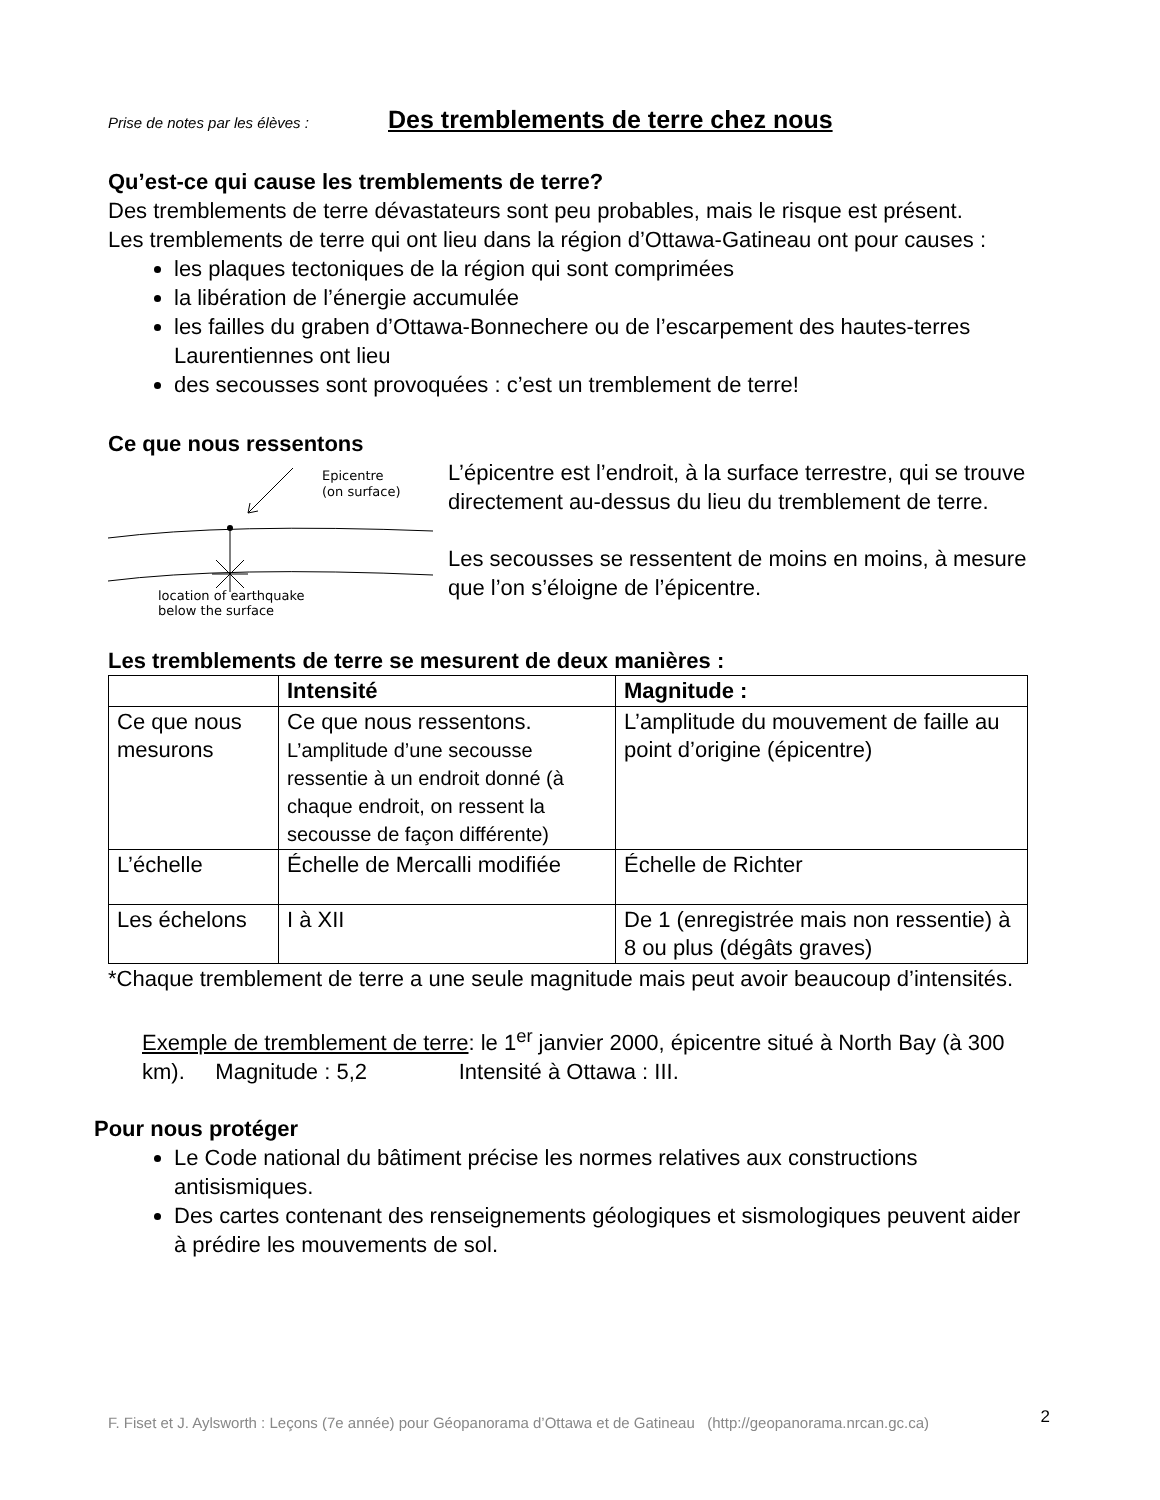Prise de notes par les élèves : Des tremblements de terre chez nous
Qu’est-ce qui cause les tremblements de terre?
Des tremblements de terre dévastateurs sont peu probables, mais le risque est présent.
Les tremblements de terre qui ont lieu dans la région d’Ottawa-Gatineau ont pour causes :
les plaques tectoniques de la région qui sont comprimées
la libération de l’énergie accumulée
les failles du graben d’Ottawa-Bonnechere ou de l’escarpement des hautes-terres Laurentiennes ont lieu
des secousses sont provoquées : c’est un tremblement de terre!
Ce que nous ressentons
Epicentre
(on surface)
location of earthquake
below the surface
L’épicentre est l’endroit, à la surface terrestre, qui se trouve directement au-dessus du lieu du tremblement de terre.
Les secousses se ressentent de moins en moins, à mesure que l’on s’éloigne de l’épicentre.
Les tremblements de terre se mesurent de deux manières :
| | Intensité | Magnitude : |
| --- | --- | --- |
| Ce que nous mesurons | Ce que nous ressentons. L’amplitude d’une secousse ressentie à un endroit donné (à chaque endroit, on ressent la secousse de façon différente) | L’amplitude du mouvement de faille au point d’origine (épicentre) |
| L’échelle | Échelle de Mercalli modifiée | Échelle de Richter |
| Les échelons | I à XII | De 1 (enregistrée mais non ressentie) à 8 ou plus (dégâts graves) |
*Chaque tremblement de terre a une seule magnitude mais peut avoir beaucoup d’intensités.
Exemple de tremblement de terre: le 1<sup>er</sup> janvier 2000, épicentre situé à North Bay (à 300 km). Magnitude : 5,2 Intensité à Ottawa : III.
Pour nous protéger
Le Code national du bâtiment précise les normes relatives aux constructions antisismiques.
Des cartes contenant des renseignements géologiques et sismologiques peuvent aider à prédire les mouvements de sol.
F. Fiset et J. Aylsworth : Leçons (7e année) pour Géopanorama d’Ottawa et de Gatineau (http://geopanorama.nrcan.gc.ca) 2